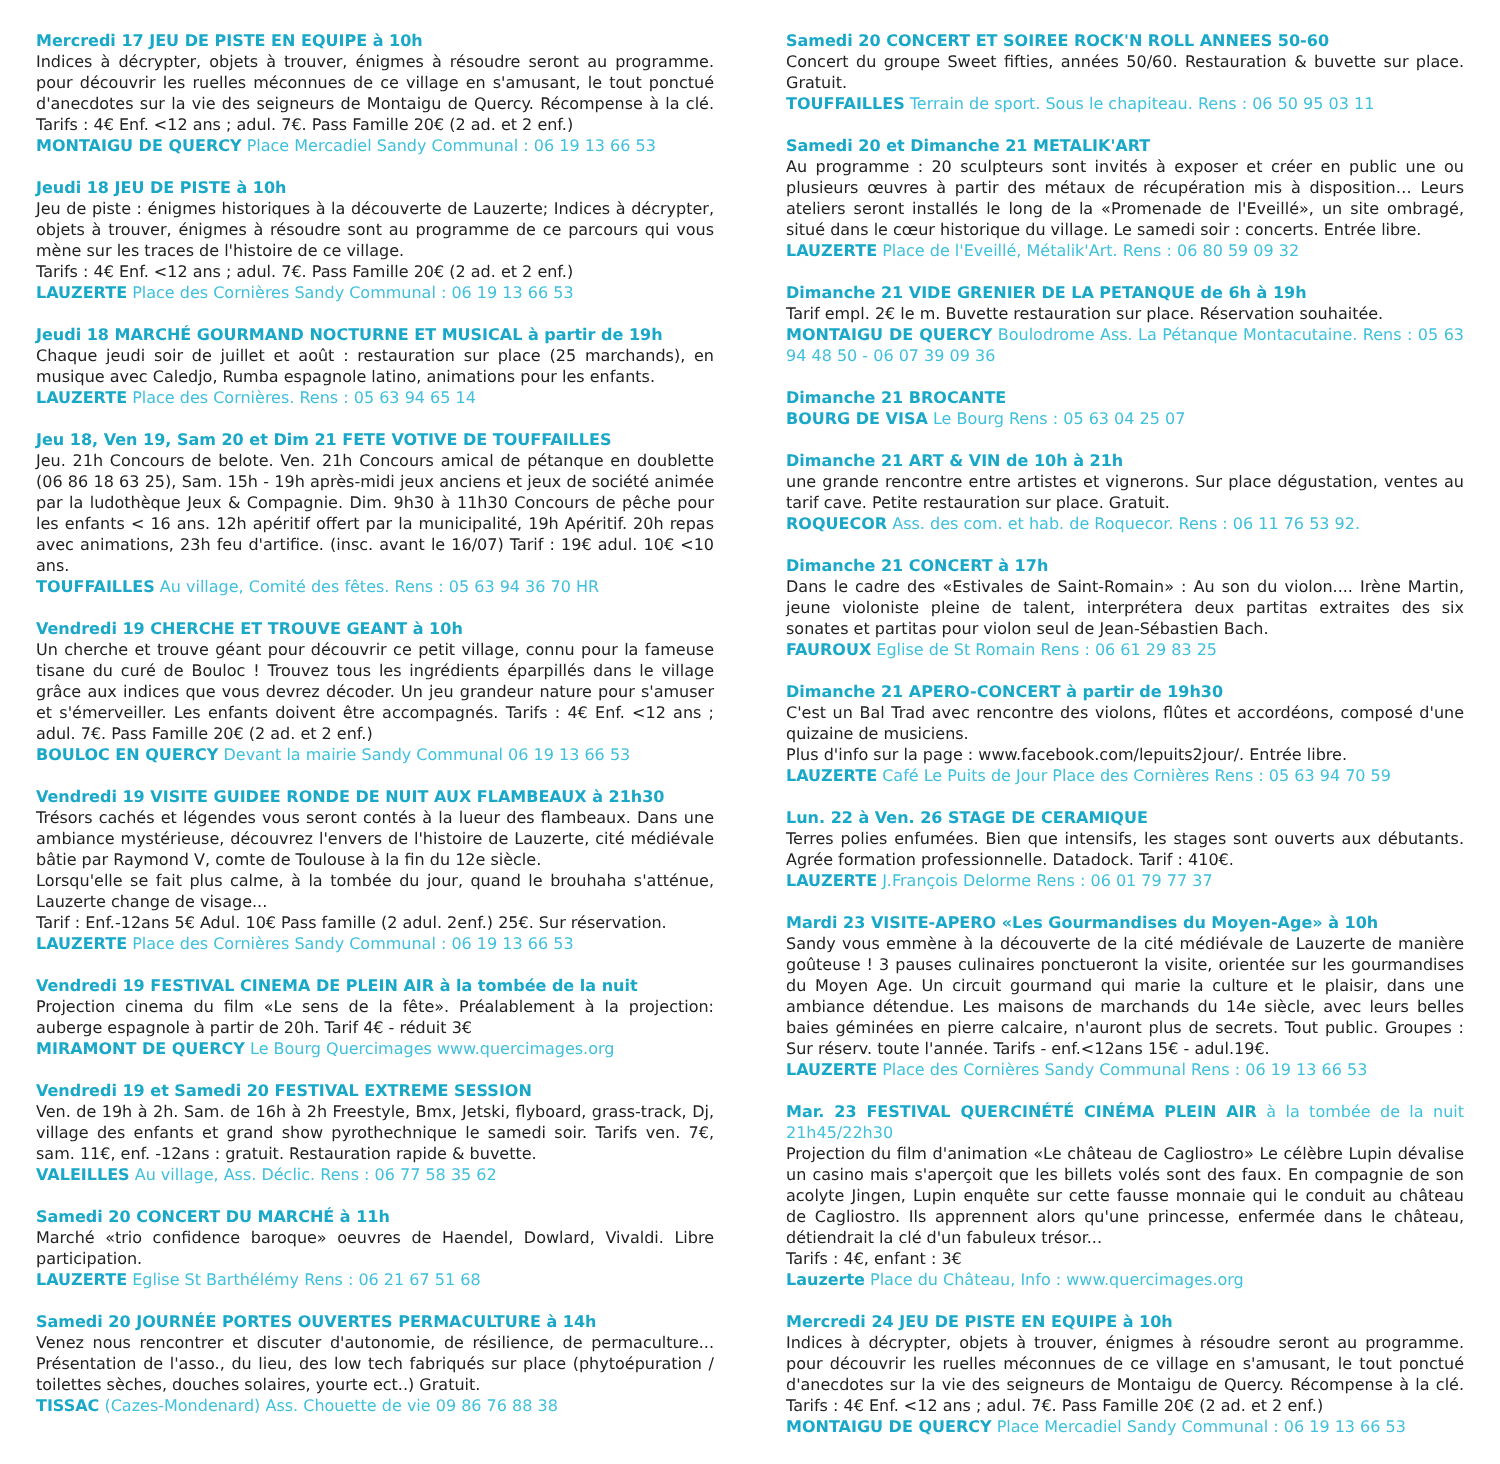Mercredi 17 JEU DE PISTE EN EQUIPE à 10h
Indices à décrypter, objets à trouver, énigmes à résoudre seront au programme. pour découvrir les ruelles méconnues de ce village en s'amusant, le tout ponctué d'anecdotes sur la vie des seigneurs de Montaigu de Quercy. Récompense à la clé. Tarifs : 4€ Enf. <12 ans ; adul. 7€. Pass Famille 20€ (2 ad. et 2 enf.)
MONTAIGU DE QUERCY Place Mercadiel Sandy Communal : 06 19 13 66 53
Jeudi 18 JEU DE PISTE à 10h
Jeu de piste : énigmes historiques à la découverte de Lauzerte; Indices à décrypter, objets à trouver, énigmes à résoudre sont au programme de ce parcours qui vous mène sur les traces de l'histoire de ce village.
Tarifs : 4€ Enf. <12 ans ; adul. 7€. Pass Famille 20€ (2 ad. et 2 enf.)
LAUZERTE Place des Cornières Sandy Communal : 06 19 13 66 53
Jeudi 18 MARCHÉ GOURMAND NOCTURNE ET MUSICAL à partir de 19h
Chaque jeudi soir de juillet et août : restauration sur place (25 marchands), en musique avec Caledjo, Rumba espagnole latino, animations pour les enfants.
LAUZERTE Place des Cornières. Rens : 05 63 94 65 14
Jeu 18, Ven 19, Sam 20 et Dim 21 FETE VOTIVE DE TOUFFAILLES
Jeu. 21h Concours de belote. Ven. 21h Concours amical de pétanque en doublette (06 86 18 63 25), Sam. 15h - 19h après-midi jeux anciens et jeux de société animée par la ludothèque Jeux & Compagnie. Dim. 9h30 à 11h30 Concours de pêche pour les enfants < 16 ans. 12h apéritif offert par la municipalité, 19h Apéritif. 20h repas avec animations, 23h feu d'artifice. (insc. avant le 16/07) Tarif : 19€ adul. 10€ <10 ans.
TOUFFAILLES Au village, Comité des fêtes. Rens : 05 63 94 36 70 HR
Vendredi 19 CHERCHE ET TROUVE GEANT à 10h
Un cherche et trouve géant pour découvrir ce petit village, connu pour la fameuse tisane du curé de Bouloc ! Trouvez tous les ingrédients éparpillés dans le village grâce aux indices que vous devrez décoder. Un jeu grandeur nature pour s'amuser et s'émerveiller. Les enfants doivent être accompagnés. Tarifs : 4€ Enf. <12 ans ; adul. 7€. Pass Famille 20€ (2 ad. et 2 enf.)
BOULOC EN QUERCY Devant la mairie Sandy Communal 06 19 13 66 53
Vendredi 19 VISITE GUIDEE RONDE DE NUIT AUX FLAMBEAUX à 21h30
Trésors cachés et légendes vous seront contés à la lueur des flambeaux. Dans une ambiance mystérieuse, découvrez l'envers de l'histoire de Lauzerte, cité médiévale bâtie par Raymond V, comte de Toulouse à la fin du 12e siècle.
Lorsqu'elle se fait plus calme, à la tombée du jour, quand le brouhaha s'atténue, Lauzerte change de visage...
Tarif : Enf.-12ans 5€ Adul. 10€ Pass famille (2 adul. 2enf.) 25€. Sur réservation.
LAUZERTE Place des Cornières Sandy Communal : 06 19 13 66 53
Vendredi 19 FESTIVAL CINEMA DE PLEIN AIR à la tombée de la nuit
Projection cinema du film «Le sens de la fête». Préalablement à la projection: auberge espagnole à partir de 20h. Tarif 4€ - réduit 3€
MIRAMONT DE QUERCY Le Bourg Quercimages www.quercimages.org
Vendredi 19 et Samedi 20 FESTIVAL EXTREME SESSION
Ven. de 19h à 2h. Sam. de 16h à 2h Freestyle, Bmx, Jetski, flyboard, grass-track, Dj, village des enfants et grand show pyrothechnique le samedi soir. Tarifs ven. 7€, sam. 11€, enf. -12ans : gratuit. Restauration rapide & buvette.
VALEILLES Au village, Ass. Déclic. Rens : 06 77 58 35 62
Samedi 20 CONCERT DU MARCHÉ à 11h
Marché «trio confidence baroque» oeuvres de Haendel, Dowlard, Vivaldi. Libre participation.
LAUZERTE Eglise St Barthélémy Rens : 06 21 67 51 68
Samedi 20 JOURNÉE PORTES OUVERTES PERMACULTURE à 14h
Venez nous rencontrer et discuter d'autonomie, de résilience, de permaculture... Présentation de l'asso., du lieu, des low tech fabriqués sur place (phytoépuration / toilettes sèches, douches solaires, yourte ect..) Gratuit.
TISSAC (Cazes-Mondenard) Ass. Chouette de vie 09 86 76 88 38
Samedi 20 CONCERT ET SOIREE ROCK'N ROLL ANNEES 50-60
Concert du groupe Sweet fifties, années 50/60. Restauration & buvette sur place. Gratuit.
TOUFFAILLES Terrain de sport. Sous le chapiteau. Rens : 06 50 95 03 11
Samedi 20 et Dimanche 21 METALIK'ART
Au programme : 20 sculpteurs sont invités à exposer et créer en public une ou plusieurs œuvres à partir des métaux de récupération mis à disposition… Leurs ateliers seront installés le long de la «Promenade de l'Eveillé», un site ombragé, situé dans le cœur historique du village. Le samedi soir : concerts. Entrée libre.
LAUZERTE Place de l'Eveillé, Métalik'Art. Rens : 06 80 59 09 32
Dimanche 21 VIDE GRENIER DE LA PETANQUE de 6h à 19h
Tarif empl. 2€ le m. Buvette restauration sur place. Réservation souhaitée.
MONTAIGU DE QUERCY Boulodrome Ass. La Pétanque Montacutaine. Rens : 05 63 94 48 50 - 06 07 39 09 36
Dimanche 21 BROCANTE
BOURG DE VISA Le Bourg Rens : 05 63 04 25 07
Dimanche 21 ART & VIN de 10h à 21h
une grande rencontre entre artistes et vignerons. Sur place dégustation, ventes au tarif cave. Petite restauration sur place. Gratuit.
ROQUECOR Ass. des com. et hab. de Roquecor. Rens : 06 11 76 53 92.
Dimanche 21 CONCERT à 17h
Dans le cadre des «Estivales de Saint-Romain» : Au son du violon.... Irène Martin, jeune violoniste pleine de talent, interprétera deux partitas extraites des six sonates et partitas pour violon seul de Jean-Sébastien Bach.
FAUROUX Eglise de St Romain Rens : 06 61 29 83 25
Dimanche 21 APERO-CONCERT à partir de 19h30
C'est un Bal Trad avec rencontre des violons, flûtes et accordéons, composé d'une quizaine de musiciens.
Plus d'info sur la page : www.facebook.com/lepuits2jour/. Entrée libre.
LAUZERTE Café Le Puits de Jour Place des Cornières Rens : 05 63 94 70 59
Lun. 22 à Ven. 26 STAGE DE CERAMIQUE
Terres polies enfumées. Bien que intensifs, les stages sont ouverts aux débutants. Agrée formation professionnelle. Datadock. Tarif : 410€.
LAUZERTE J.François Delorme Rens : 06 01 79 77 37
Mardi 23 VISITE-APERO «Les Gourmandises du Moyen-Age» à 10h
Sandy vous emmène à la découverte de la cité médiévale de Lauzerte de manière goûteuse ! 3 pauses culinaires ponctueront la visite, orientée sur les gourmandises du Moyen Age. Un circuit gourmand qui marie la culture et le plaisir, dans une ambiance détendue. Les maisons de marchands du 14e siècle, avec leurs belles baies géminées en pierre calcaire, n'auront plus de secrets. Tout public. Groupes : Sur réserv. toute l'année. Tarifs - enf.<12ans 15€ - adul.19€.
LAUZERTE Place des Cornières Sandy Communal Rens : 06 19 13 66 53
Mar. 23 FESTIVAL QUERCINÉTÉ CINÉMA PLEIN AIR à la tombée de la nuit 21h45/22h30
Projection du film d'animation «Le château de Cagliostro» Le célèbre Lupin dévalise un casino mais s'aperçoit que les billets volés sont des faux. En compagnie de son acolyte Jingen, Lupin enquête sur cette fausse monnaie qui le conduit au château de Cagliostro. Ils apprennent alors qu'une princesse, enfermée dans le château, détiendrait la clé d'un fabuleux trésor...
Tarifs : 4€, enfant : 3€
Lauzerte Place du Château, Info : www.quercimages.org
Mercredi 24 JEU DE PISTE EN EQUIPE à 10h
Indices à décrypter, objets à trouver, énigmes à résoudre seront au programme. pour découvrir les ruelles méconnues de ce village en s'amusant, le tout ponctué d'anecdotes sur la vie des seigneurs de Montaigu de Quercy. Récompense à la clé. Tarifs : 4€ Enf. <12 ans ; adul. 7€. Pass Famille 20€ (2 ad. et 2 enf.)
MONTAIGU DE QUERCY Place Mercadiel Sandy Communal : 06 19 13 66 53